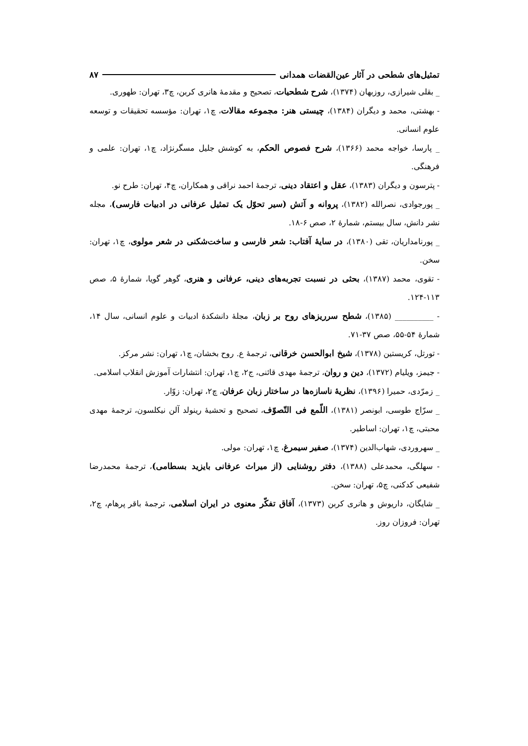تمثیل‌های شطحی در آثار عین‌القضات همدانی ۸۷
_ بقلی شیرازی، روزبهان (۱۳۷۴)، شرح شطحیات، تصحیح و مقدمهٔ هانری کربن، چ۳، تهران: طهوری.
- بهشتی، محمد و دیگران (۱۳۸۴)، چیستی هنر: مجموعه مقالات، چ۱، تهران: مؤسسه تحقیقات و توسعه علوم انسانی.
_ پارسا، خواجه محمد (۱۳۶۶)، شرح فصوص الحکم، به کوشش جلیل مسگرنژاد، چ۱، تهران: علمی و فرهنگی.
- پترسون و دیگران (۱۳۸۳)، عقل و اعتقاد دینی، ترجمهٔ احمد نراقی و همکاران، چ۴، تهران: طرح نو.
_ پورجوادی، نصرالله (۱۳۸۲)، پروانه و آتش (سیر تحوّل یک تمثیل عرفانی در ادبیات فارسی)، مجله نشر دانش، سال بیستم، شمارهٔ ۲، صص ۶-۱۸.
_ پورنامداریان، تقی (۱۳۸۰)، در سایهٔ آفتاب: شعر فارسی و ساخت‌شکنی در شعر مولوی، چ۱، تهران: سخن.
- تقوی، محمد (۱۳۸۷)، بحثی در نسبت تجربه‌های دینی، عرفانی و هنری، گوهر گویا، شمارهٔ ۵، صص ۱۱۳-۱۲۴.
- __________ (۱۳۸۵)، شطح سرریزهای روح بر زبان، مجلهٔ دانشکدهٔ ادبیات و علوم انسانی، سال ۱۴، شمارهٔ ۵۴-۵۵، صص ۳۷-۷۱.
- تورتل، کریستین (۱۳۷۸)، شیخ ابوالحسن خرقانی، ترجمهٔ ع. روح بخشان، چ۱، تهران: نشر مرکز.
- جیمز، ویلیام (۱۳۷۲)، دین و روان، ترجمهٔ مهدی قائنی، ج۲، چ۱، تهران: انتشارات آموزش انقلاب اسلامی.
_ زمرّدی، حمیرا (۱۳۹۶)، نظریهٔ ناسازه‌ها در ساختار زبان عرفان، چ۲، تهران: زوّار.
_ سرّاج طوسی، ابونصر (۱۳۸۱)، اللّمع فی التّصوّف، تصحیح و تحشیهٔ رینولد آلن نیکلسون، ترجمهٔ مهدی محبتی، چ۱، تهران: اساطیر.
_ سهروردی، شهاب‌الدین (۱۳۷۴)، صفیر سیمرغ، چ۱، تهران: مولی.
- سهلگی، محمدعلی (۱۳۸۸)، دفتر روشنایی (از میراث عرفانی بایزید بسطامی)، ترجمهٔ محمدرضا شفیعی کدکنی، چ۵، تهران: سخن.
_ شایگان، داریوش و هانری کربن (۱۳۷۳)، آفاق تفکّر معنوی در ایران اسلامی، ترجمهٔ باقر پرهام، چ۲، تهران: فروزان روز.